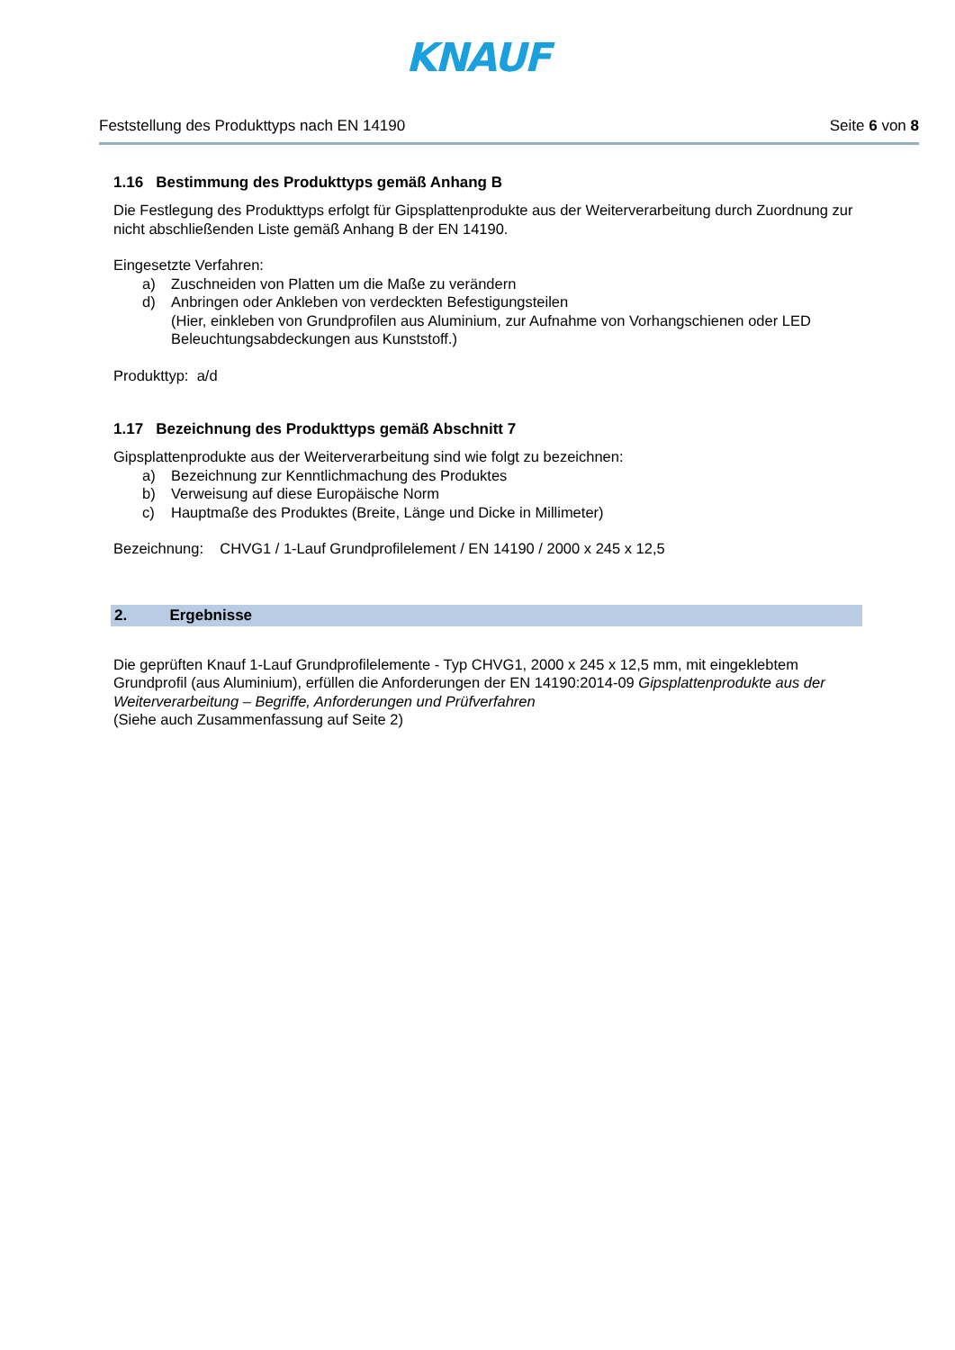KNAUF
Feststellung des Produkttyps nach EN 14190 Seite 6 von 8
1.16 Bestimmung des Produkttyps gemäß Anhang B
Die Festlegung des Produkttyps erfolgt für Gipsplattenprodukte aus der Weiterverarbeitung durch Zuordnung zur nicht abschließenden Liste gemäß Anhang B der EN 14190.
Eingesetzte Verfahren:
a) Zuschneiden von Platten um die Maße zu verändern
d) Anbringen oder Ankleben von verdeckten Befestigungsteilen
(Hier, einkleben von Grundprofilen aus Aluminium, zur Aufnahme von Vorhangschienen oder LED Beleuchtungsabdeckungen aus Kunststoff.)
Produkttyp: a/d
1.17 Bezeichnung des Produkttyps gemäß Abschnitt 7
Gipsplattenprodukte aus der Weiterverarbeitung sind wie folgt zu bezeichnen:
a) Bezeichnung zur Kenntlichmachung des Produktes
b) Verweisung auf diese Europäische Norm
c) Hauptmaße des Produktes (Breite, Länge und Dicke in Millimeter)
Bezeichnung: CHVG1 / 1-Lauf Grundprofilelement / EN 14190 / 2000 x 245 x 12,5
2. Ergebnisse
Die geprüften Knauf 1-Lauf Grundprofilelemente - Typ CHVG1, 2000 x 245 x 12,5 mm, mit eingeklebtem Grundprofil (aus Aluminium), erfüllen die Anforderungen der EN 14190:2014-09 Gipsplattenprodukte aus der Weiterverarbeitung – Begriffe, Anforderungen und Prüfverfahren
(Siehe auch Zusammenfassung auf Seite 2)